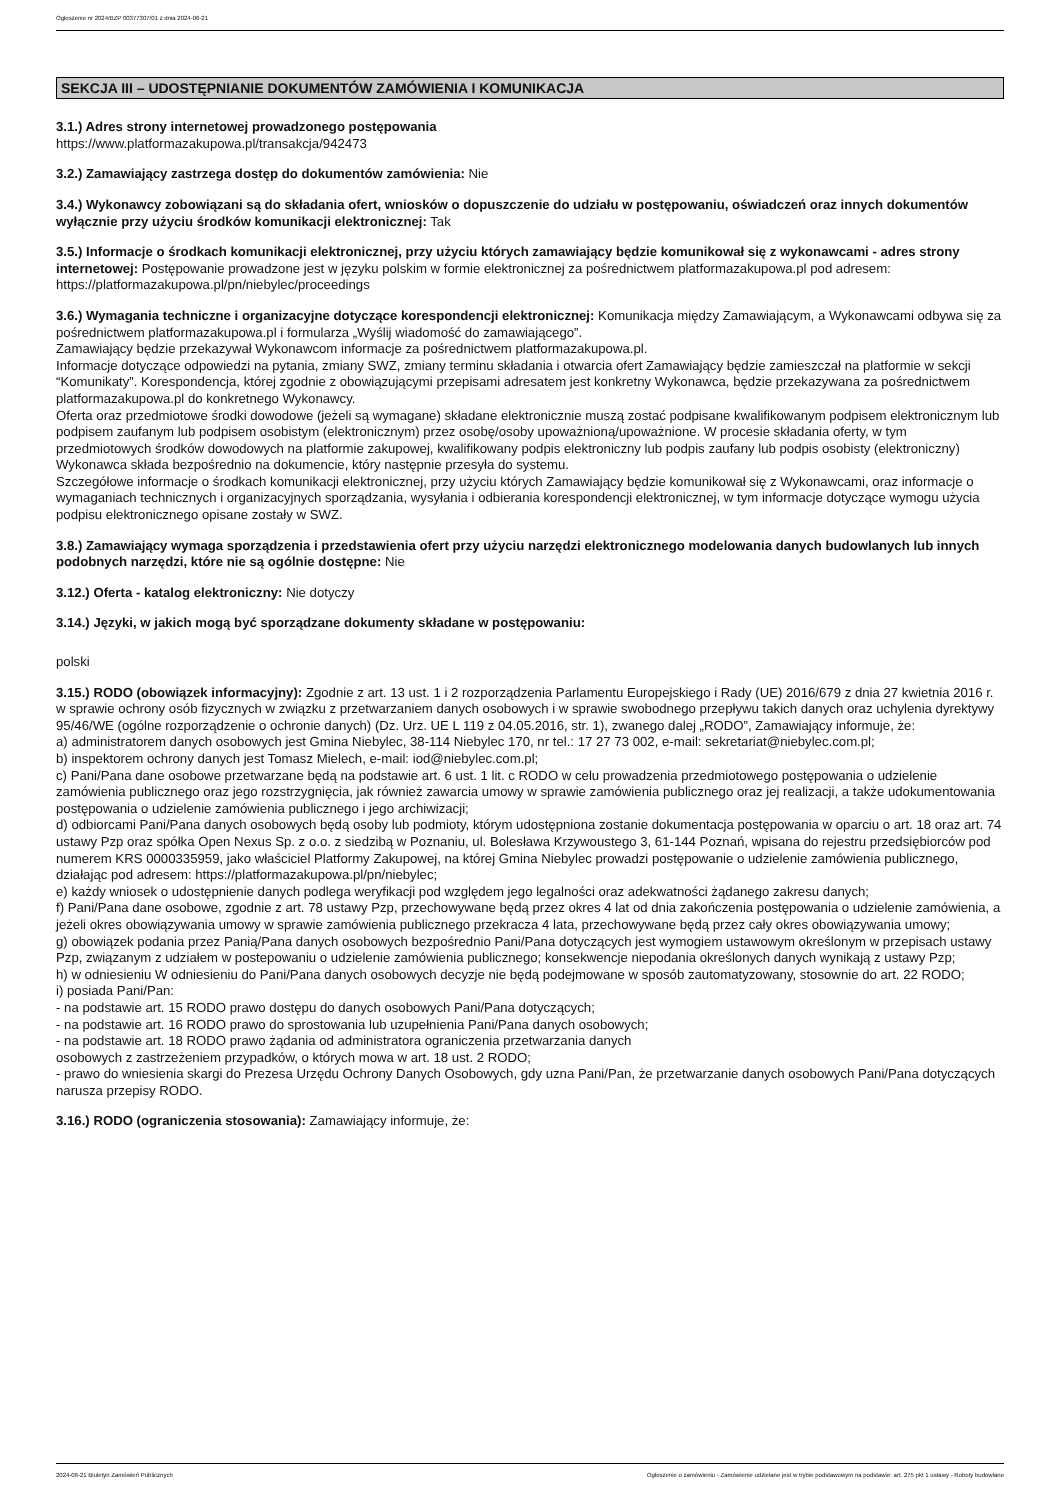Ogłoszenie nr 2024/BZP 00377307/01 z dnia 2024-06-21
SEKCJA III – UDOSTĘPNIANIE DOKUMENTÓW ZAMÓWIENIA I KOMUNIKACJA
3.1.) Adres strony internetowej prowadzonego postępowania
https://www.platformazakupowa.pl/transakcja/942473
3.2.) Zamawiający zastrzega dostęp do dokumentów zamówienia: Nie
3.4.) Wykonawcy zobowiązani są do składania ofert, wniosków o dopuszczenie do udziału w postępowaniu, oświadczeń oraz innych dokumentów wyłącznie przy użyciu środków komunikacji elektronicznej: Tak
3.5.) Informacje o środkach komunikacji elektronicznej, przy użyciu których zamawiający będzie komunikował się z wykonawcami - adres strony internetowej: Postępowanie prowadzone jest w języku polskim w formie elektronicznej za pośrednictwem platformazakupowa.pl pod adresem: https://platformazakupowa.pl/pn/niebylec/proceedings
3.6.) Wymagania techniczne i organizacyjne dotyczące korespondencji elektronicznej: Komunikacja między Zamawiającym, a Wykonawcami odbywa się za pośrednictwem platformazakupowa.pl i formularza „Wyślij wiadomość do zamawiającego”.
Zamawiający będzie przekazywał Wykonawcom informacje za pośrednictwem platformazakupowa.pl.
Informacje dotyczące odpowiedzi na pytania, zmiany SWZ, zmiany terminu składania i otwarcia ofert Zamawiający będzie zamieszczał na platformie w sekcji “Komunikaty”. Korespondencja, której zgodnie z obowiązującymi przepisami adresatem jest konkretny Wykonawca, będzie przekazywana za pośrednictwem platformazakupowa.pl do konkretnego Wykonawcy.
Oferta oraz przedmiotowe środki dowodowe (jeżeli są wymagane) składane elektronicznie muszą zostać podpisane kwalifikowanym podpisem elektronicznym lub podpisem zaufanym lub podpisem osobistym (elektronicznym) przez osobę/osoby upoważnioną/upoważnione. W procesie składania oferty, w tym przedmiotowych środków dowodowych na platformie zakupowej, kwalifikowany podpis elektroniczny lub podpis zaufany lub podpis osobisty (elektroniczny) Wykonawca składa bezpośrednio na dokumencie, który następnie przesyła do systemu.
Szczegółowe informacje o środkach komunikacji elektronicznej, przy użyciu których Zamawiający będzie komunikował się z Wykonawcami, oraz informacje o wymaganiach technicznych i organizacyjnych sporządzania, wysyłania i odbierania korespondencji elektronicznej, w tym informacje dotyczące wymogu użycia podpisu elektronicznego opisane zostały w SWZ.
3.8.) Zamawiający wymaga sporządzenia i przedstawienia ofert przy użyciu narzędzi elektronicznego modelowania danych budowlanych lub innych podobnych narzędzi, które nie są ogólnie dostępne: Nie
3.12.) Oferta - katalog elektroniczny: Nie dotyczy
3.14.) Języki, w jakich mogą być sporządzane dokumenty składane w postępowaniu:
polski
3.15.) RODO (obowiązek informacyjny): Zgodnie z art. 13 ust. 1 i 2 rozporządzenia Parlamentu Europejskiego i Rady (UE) 2016/679 z dnia 27 kwietnia 2016 r. w sprawie ochrony osób fizycznych w związku z przetwarzaniem danych osobowych i w sprawie swobodnego przepływu takich danych oraz uchylenia dyrektywy 95/46/WE (ogólne rozporządzenie o ochronie danych) (Dz. Urz. UE L 119 z 04.05.2016, str. 1), zwanego dalej „RODO”, Zamawiający informuje, że:
a) administratorem danych osobowych jest Gmina Niebylec, 38-114 Niebylec 170, nr tel.: 17 27 73 002, e-mail: sekretariat@niebylec.com.pl;
b) inspektorem ochrony danych jest Tomasz Mielech, e-mail: iod@niebylec.com.pl;
c) Pani/Pana dane osobowe przetwarzane będą na podstawie art. 6 ust. 1 lit. c RODO w celu prowadzenia przedmiotowego postępowania o udzielenie zamówienia publicznego oraz jego rozstrzygnięcia, jak również zawarcia umowy w sprawie zamówienia publicznego oraz jej realizacji, a także udokumentowania postępowania o udzielenie zamówienia publicznego i jego archiwizacji;
d) odbiorcami Pani/Pana danych osobowych będą osoby lub podmioty, którym udostępniona zostanie dokumentacja postępowania w oparciu o art. 18 oraz art. 74 ustawy Pzp oraz spółka Open Nexus Sp. z o.o. z siedzibą w Poznaniu, ul. Bolesława Krzywoustego 3, 61-144 Poznań, wpisana do rejestru przedsiębiorców pod numerem KRS 0000335959, jako właściciel Platformy Zakupowej, na której Gmina Niebylec prowadzi postępowanie o udzielenie zamówienia publicznego, działając pod adresem: https://platformazakupowa.pl/pn/niebylec;
e) każdy wniosek o udostępnienie danych podlega weryfikacji pod względem jego legalności oraz adekwatności żądanego zakresu danych;
f) Pani/Pana dane osobowe, zgodnie z art. 78 ustawy Pzp, przechowywane będą przez okres 4 lat od dnia zakończenia postępowania o udzielenie zamówienia, a jeżeli okres obowiązywania umowy w sprawie zamówienia publicznego przekracza 4 lata, przechowywane będą przez cały okres obowiązywania umowy;
g) obowiązek podania przez Panią/Pana danych osobowych bezpośrednio Pani/Pana dotyczących jest wymogiem ustawowym określonym w przepisach ustawy Pzp, związanym z udziałem w postepowaniu o udzielenie zamówienia publicznego; konsekwencje niepodania określonych danych wynikają z ustawy Pzp;
h) w odniesieniu W odniesieniu do Pani/Pana danych osobowych decyzje nie będą podejmowane w sposób zautomatyzowany, stosownie do art. 22 RODO;
i) posiada Pani/Pan:
- na podstawie art. 15 RODO prawo dostępu do danych osobowych Pani/Pana dotyczących;
- na podstawie art. 16 RODO prawo do sprostowania lub uzupełnienia Pani/Pana danych osobowych;
- na podstawie art. 18 RODO prawo żądania od administratora ograniczenia przetwarzania danych
osobowych z zastrzeżeniem przypadków, o których mowa w art. 18 ust. 2 RODO;
- prawo do wniesienia skargi do Prezesa Urzędu Ochrony Danych Osobowych, gdy uzna Pani/Pan, że przetwarzanie danych osobowych Pani/Pana dotyczących narusza przepisy RODO.
3.16.) RODO (ograniczenia stosowania): Zamawiający informuje, że:
2024-06-21 Biuletyn Zamówień Publicznych Ogłoszenie o zamówieniu - Zamówienie udzielane jest w trybie podstawowym na podstawie: art. 275 pkt 1 ustawy - Roboty budowlane